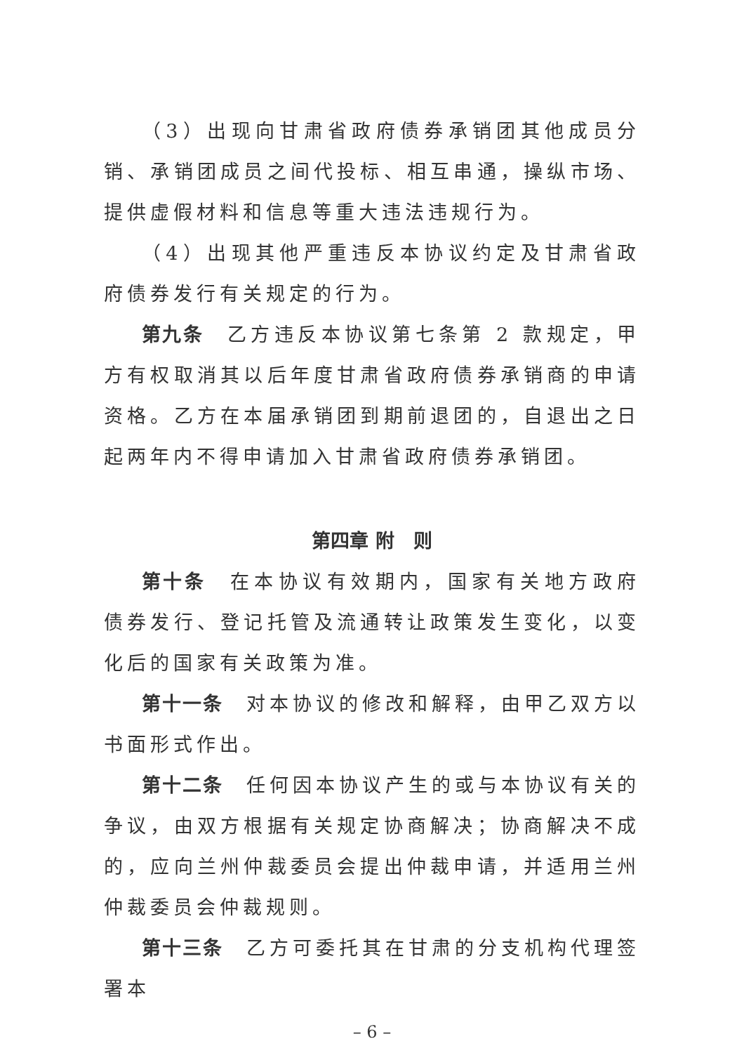（3）出现向甘肃省政府债券承销团其他成员分销、承销团成员之间代投标、相互串通，操纵市场、提供虚假材料和信息等重大违法违规行为。
（4）出现其他严重违反本协议约定及甘肃省政府债券发行有关规定的行为。
第九条　乙方违反本协议第七条第 2 款规定，甲方有权取消其以后年度甘肃省政府债券承销商的申请资格。乙方在本届承销团到期前退团的，自退出之日起两年内不得申请加入甘肃省政府债券承销团。
第四章 附　则
第十条　在本协议有效期内，国家有关地方政府债券发行、登记托管及流通转让政策发生变化，以变化后的国家有关政策为准。
第十一条　对本协议的修改和解释，由甲乙双方以书面形式作出。
第十二条　任何因本协议产生的或与本协议有关的争议，由双方根据有关规定协商解决；协商解决不成的，应向兰州仲裁委员会提出仲裁申请，并适用兰州仲裁委员会仲裁规则。
第十三条　乙方可委托其在甘肃的分支机构代理签署本
– 6 –